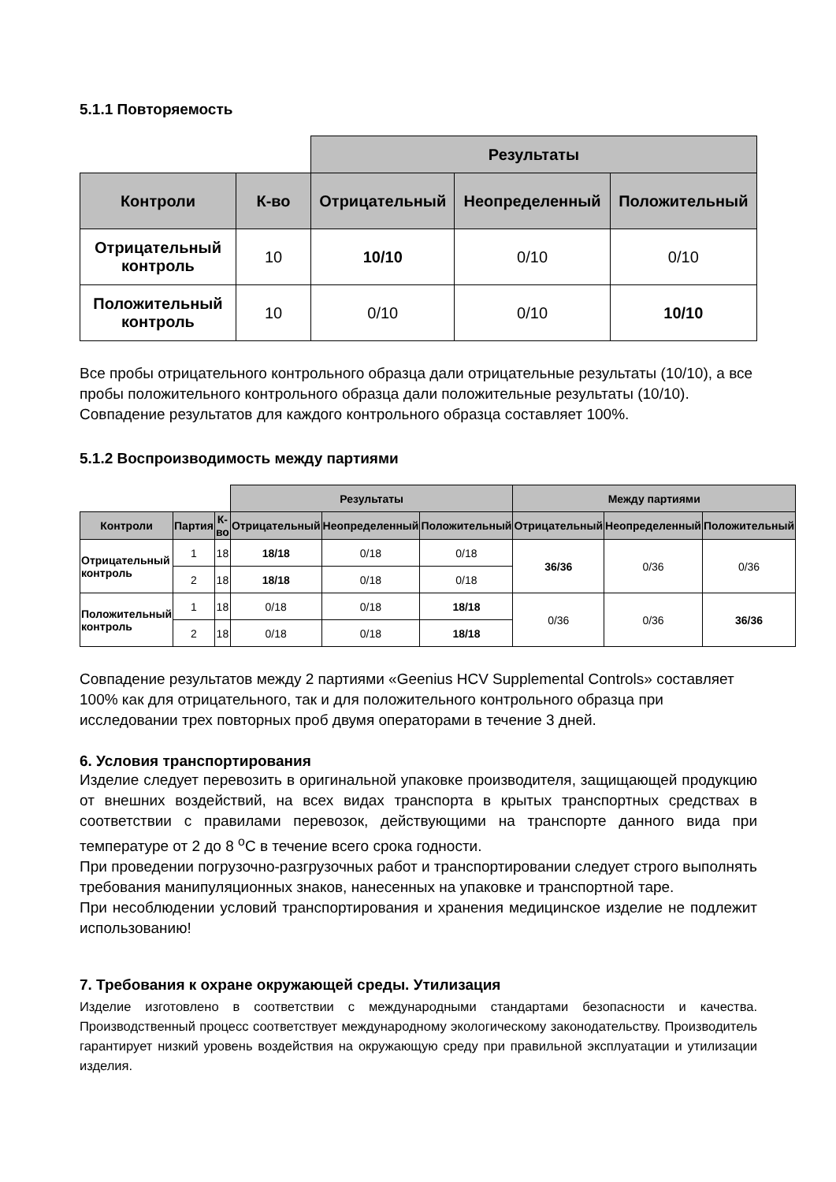5.1.1 Повторяемость
| | | Результаты | | |
| Контроли | К-во | Отрицательный | Неопределенный | Положительный |
| Отрицательный контроль | 10 | 10/10 | 0/10 | 0/10 |
| Положительный контроль | 10 | 0/10 | 0/10 | 10/10 |
Все пробы отрицательного контрольного образца дали отрицательные результаты (10/10), а все пробы положительного контрольного образца дали положительные результаты (10/10).
Совпадение результатов для каждого контрольного образца составляет 100%.
5.1.2 Воспроизводимость между партиями
| | | | Результаты | | | Между партиями | | |
| Контроли | Партия | К-во | Отрицательный | Неопределенный | Положительный | Отрицательный | Неопределенный | Положительный |
| Отрицательный контроль | 1 | 18 | 18/18 | 0/18 | 0/18 | 36/36 | 0/36 | 0/36 |
| | 2 | 18 | 18/18 | 0/18 | 0/18 | | | |
| Положительный контроль | 1 | 18 | 0/18 | 0/18 | 18/18 | 0/36 | 0/36 | 36/36 |
| | 2 | 18 | 0/18 | 0/18 | 18/18 | | | |
Совпадение результатов между 2 партиями «Geenius HCV Supplemental Controls» составляет 100% как для отрицательного, так и для положительного контрольного образца при исследовании трех повторных проб двумя операторами в течение 3 дней.
6. Условия транспортирования
Изделие следует перевозить в оригинальной упаковке производителя, защищающей продукцию от внешних воздействий, на всех видах транспорта в крытых транспортных средствах в соответствии с правилами перевозок, действующими на транспорте данного вида при температуре от 2 до 8 <sup>о</sup>С в течение всего срока годности.
При проведении погрузочно-разгрузочных работ и транспортировании следует строго выполнять требования манипуляционных знаков, нанесенных на упаковке и транспортной таре.
При несоблюдении условий транспортирования и хранения медицинское изделие не подлежит использованию!
7. Требования к охране окружающей среды. Утилизация
Изделие изготовлено в соответствии с международными стандартами безопасности и качества. Производственный процесс соответствует международному экологическому законодательству. Производитель гарантирует низкий уровень воздействия на окружающую среду при правильной эксплуатации и утилизации изделия.